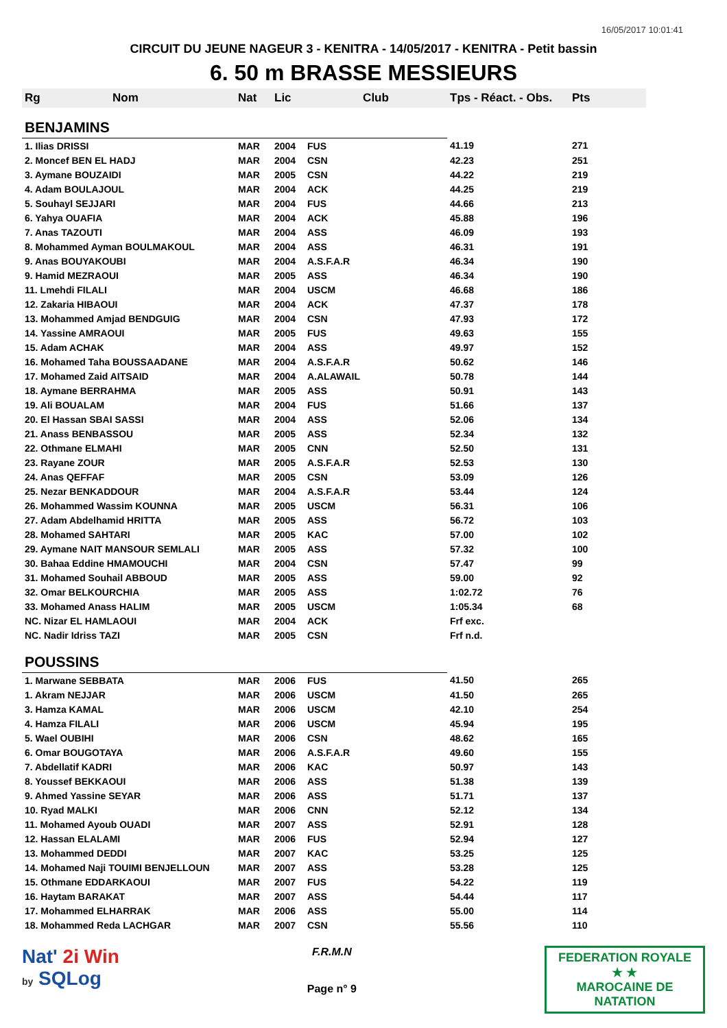16/05/2017 10:01:41
CIRCUIT DU JEUNE NAGEUR 3 - KENITRA - 14/05/2017 - KENITRA - Petit bassin
6. 50 m BRASSE MESSIEURS
| Rg | Nom | Nat | Lic | Club | Tps - Réact. - Obs. | Pts |
| --- | --- | --- | --- | --- | --- | --- |
| BENJAMINS | | | | | | |
| 1. Ilias DRISSI | | MAR | 2004 | FUS | 41.19 | 271 |
| 2. Moncef BEN EL HADJ | | MAR | 2004 | CSN | 42.23 | 251 |
| 3. Aymane BOUZAIDI | | MAR | 2005 | CSN | 44.22 | 219 |
| 4. Adam BOULAJOUL | | MAR | 2004 | ACK | 44.25 | 219 |
| 5. Souhayl SEJJARI | | MAR | 2004 | FUS | 44.66 | 213 |
| 6. Yahya OUAFIA | | MAR | 2004 | ACK | 45.88 | 196 |
| 7. Anas TAZOUTI | | MAR | 2004 | ASS | 46.09 | 193 |
| 8. Mohammed Ayman BOULMAKOUL | | MAR | 2004 | ASS | 46.31 | 191 |
| 9. Anas BOUYAKOUBI | | MAR | 2004 | A.S.F.A.R | 46.34 | 190 |
| 9. Hamid MEZRAOUI | | MAR | 2005 | ASS | 46.34 | 190 |
| 11. Lmehdi FILALI | | MAR | 2004 | USCM | 46.68 | 186 |
| 12. Zakaria HIBAOUI | | MAR | 2004 | ACK | 47.37 | 178 |
| 13. Mohammed Amjad BENDGUIG | | MAR | 2004 | CSN | 47.93 | 172 |
| 14. Yassine AMRAOUI | | MAR | 2005 | FUS | 49.63 | 155 |
| 15. Adam ACHAK | | MAR | 2004 | ASS | 49.97 | 152 |
| 16. Mohamed Taha BOUSSAADANE | | MAR | 2004 | A.S.F.A.R | 50.62 | 146 |
| 17. Mohamed Zaid AITSAID | | MAR | 2004 | A.ALAWAIL | 50.78 | 144 |
| 18. Aymane BERRAHMA | | MAR | 2005 | ASS | 50.91 | 143 |
| 19. Ali BOUALAM | | MAR | 2004 | FUS | 51.66 | 137 |
| 20. El Hassan SBAI SASSI | | MAR | 2004 | ASS | 52.06 | 134 |
| 21. Anass BENBASSOU | | MAR | 2005 | ASS | 52.34 | 132 |
| 22. Othmane ELMAHI | | MAR | 2005 | CNN | 52.50 | 131 |
| 23. Rayane ZOUR | | MAR | 2005 | A.S.F.A.R | 52.53 | 130 |
| 24. Anas QEFFAF | | MAR | 2005 | CSN | 53.09 | 126 |
| 25. Nezar BENKADDOUR | | MAR | 2004 | A.S.F.A.R | 53.44 | 124 |
| 26. Mohammed Wassim KOUNNA | | MAR | 2005 | USCM | 56.31 | 106 |
| 27. Adam Abdelhamid HRITTA | | MAR | 2005 | ASS | 56.72 | 103 |
| 28. Mohamed SAHTARI | | MAR | 2005 | KAC | 57.00 | 102 |
| 29. Aymane NAIT MANSOUR SEMLALI | | MAR | 2005 | ASS | 57.32 | 100 |
| 30. Bahaa Eddine HMAMOUCHI | | MAR | 2004 | CSN | 57.47 | 99 |
| 31. Mohamed Souhail ABBOUD | | MAR | 2005 | ASS | 59.00 | 92 |
| 32. Omar BELKOURCHIA | | MAR | 2005 | ASS | 1:02.72 | 76 |
| 33. Mohamed Anass HALIM | | MAR | 2005 | USCM | 1:05.34 | 68 |
| NC. Nizar EL HAMLAOUI | | MAR | 2004 | ACK | Frf exc. | |
| NC. Nadir Idriss TAZI | | MAR | 2005 | CSN | Frf n.d. | |
| POUSSINS | | | | | | |
| 1. Marwane SEBBATA | | MAR | 2006 | FUS | 41.50 | 265 |
| 1. Akram NEJJAR | | MAR | 2006 | USCM | 41.50 | 265 |
| 3. Hamza KAMAL | | MAR | 2006 | USCM | 42.10 | 254 |
| 4. Hamza FILALI | | MAR | 2006 | USCM | 45.94 | 195 |
| 5. Wael OUBIHI | | MAR | 2006 | CSN | 48.62 | 165 |
| 6. Omar BOUGOTAYA | | MAR | 2006 | A.S.F.A.R | 49.60 | 155 |
| 7. Abdellatif KADRI | | MAR | 2006 | KAC | 50.97 | 143 |
| 8. Youssef BEKKAOUI | | MAR | 2006 | ASS | 51.38 | 139 |
| 9. Ahmed Yassine SEYAR | | MAR | 2006 | ASS | 51.71 | 137 |
| 10. Ryad MALKI | | MAR | 2006 | CNN | 52.12 | 134 |
| 11. Mohamed Ayoub OUADI | | MAR | 2007 | ASS | 52.91 | 128 |
| 12. Hassan ELALAMI | | MAR | 2006 | FUS | 52.94 | 127 |
| 13. Mohammed DEDDI | | MAR | 2007 | KAC | 53.25 | 125 |
| 14. Mohamed Naji TOUIMI BENJELLOUN | | MAR | 2007 | ASS | 53.28 | 125 |
| 15. Othmane EDDARKAOUI | | MAR | 2007 | FUS | 54.22 | 119 |
| 16. Haytam BARAKAT | | MAR | 2007 | ASS | 54.44 | 117 |
| 17. Mohammed ELHARRAK | | MAR | 2006 | ASS | 55.00 | 114 |
| 18. Mohammed Reda LACHGAR | | MAR | 2007 | CSN | 55.56 | 110 |
Nat' 2i Win
by SQLog
F.R.M.N
Page n° 9
FEDERATION ROYALE
★ ★
MAROCAINE DE NATATION